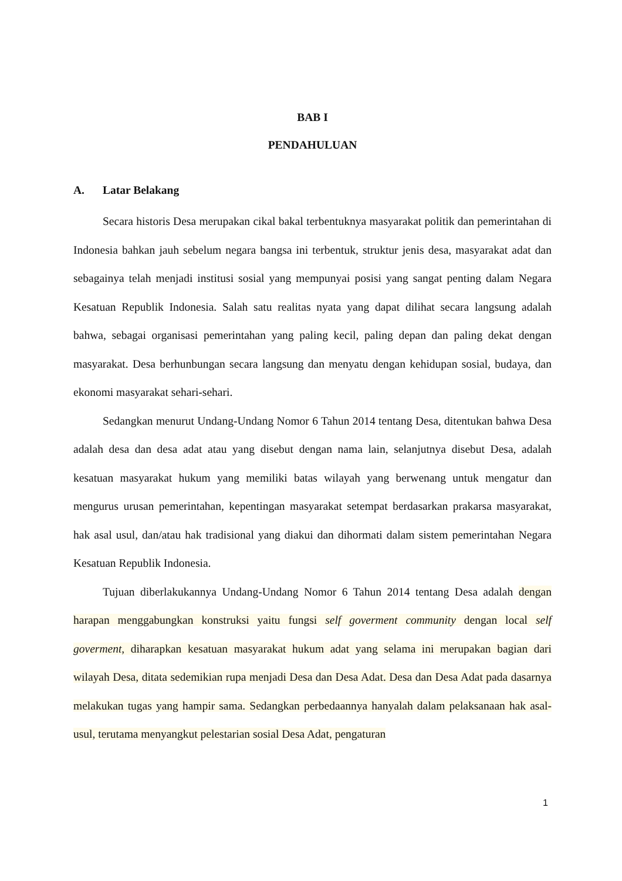BAB I
PENDAHULUAN
A. Latar Belakang
Secara historis Desa merupakan cikal bakal terbentuknya masyarakat politik dan pemerintahan di Indonesia bahkan jauh sebelum negara bangsa ini terbentuk, struktur jenis desa, masyarakat adat dan sebagainya telah menjadi institusi sosial yang mempunyai posisi yang sangat penting dalam Negara Kesatuan Republik Indonesia. Salah satu realitas nyata yang dapat dilihat secara langsung adalah bahwa, sebagai organisasi pemerintahan yang paling kecil, paling depan dan paling dekat dengan masyarakat. Desa berhunbungan secara langsung dan menyatu dengan kehidupan sosial, budaya, dan ekonomi masyarakat sehari-sehari.
Sedangkan menurut Undang-Undang Nomor 6 Tahun 2014 tentang Desa, ditentukan bahwa Desa adalah desa dan desa adat atau yang disebut dengan nama lain, selanjutnya disebut Desa, adalah kesatuan masyarakat hukum yang memiliki batas wilayah yang berwenang untuk mengatur dan mengurus urusan pemerintahan, kepentingan masyarakat setempat berdasarkan prakarsa masyarakat, hak asal usul, dan/atau hak tradisional yang diakui dan dihormati dalam sistem pemerintahan Negara Kesatuan Republik Indonesia.
Tujuan diberlakukannya Undang-Undang Nomor 6 Tahun 2014 tentang Desa adalah dengan harapan menggabungkan konstruksi yaitu fungsi self goverment community dengan local self goverment, diharapkan kesatuan masyarakat hukum adat yang selama ini merupakan bagian dari wilayah Desa, ditata sedemikian rupa menjadi Desa dan Desa Adat. Desa dan Desa Adat pada dasarnya melakukan tugas yang hampir sama. Sedangkan perbedaannya hanyalah dalam pelaksanaan hak asal-usul, terutama menyangkut pelestarian sosial Desa Adat, pengaturan
1